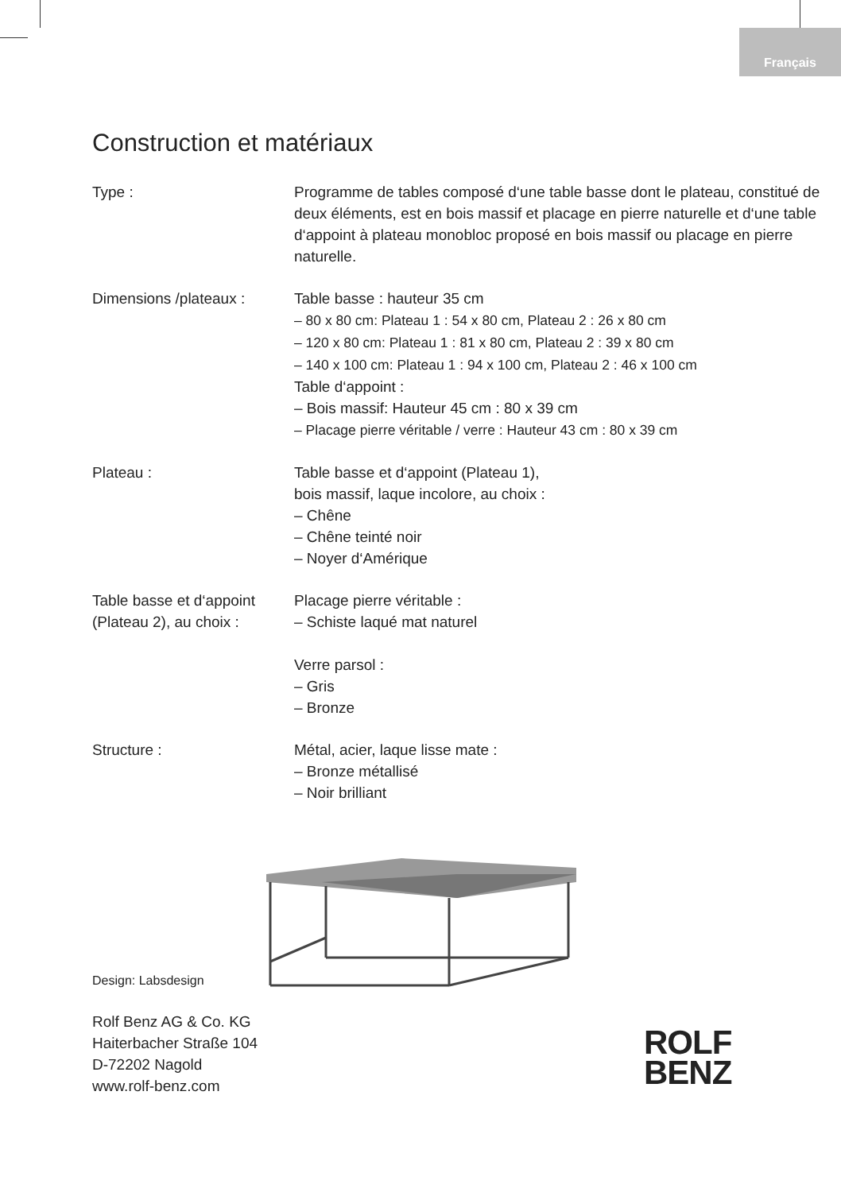Français
Construction et matériaux
| Type : | Programme de tables composé d‘une table basse dont le plateau, constitué de deux éléments, est en bois massif et placage en pierre naturelle et d‘une table d‘appoint à plateau monobloc proposé en bois massif ou placage en pierre naturelle. |
| Dimensions /plateaux : | Table basse : hauteur 35 cm – 80 x 80 cm: Plateau 1 : 54 x 80 cm, Plateau 2 : 26 x 80 cm – 120 x 80 cm: Plateau 1 : 81 x 80 cm, Plateau 2 : 39 x 80 cm – 140 x 100 cm: Plateau 1 : 94 x 100 cm, Plateau 2 : 46 x 100 cm Table d‘appoint : – Bois massif: Hauteur 45 cm : 80 x 39 cm – Placage pierre véritable / verre : Hauteur 43 cm : 80 x 39 cm |
| Plateau : | Table basse et d‘appoint (Plateau 1), bois massif, laque incolore, au choix : – Chêne – Chêne teinté noir – Noyer d‘Amérique |
| Table basse et d‘appoint (Plateau 2), au choix : | Placage pierre véritable : – Schiste laqué mat naturel Verre parsol : – Gris – Bronze |
| Structure : | Métal, acier, laque lisse mate : – Bronze métallisé – Noir brilliant |
Design: Labsdesign
Rolf Benz AG & Co. KG
Haiterbacher Straße 104
D-72202 Nagold
www.rolf-benz.com
ROLF
BENZ